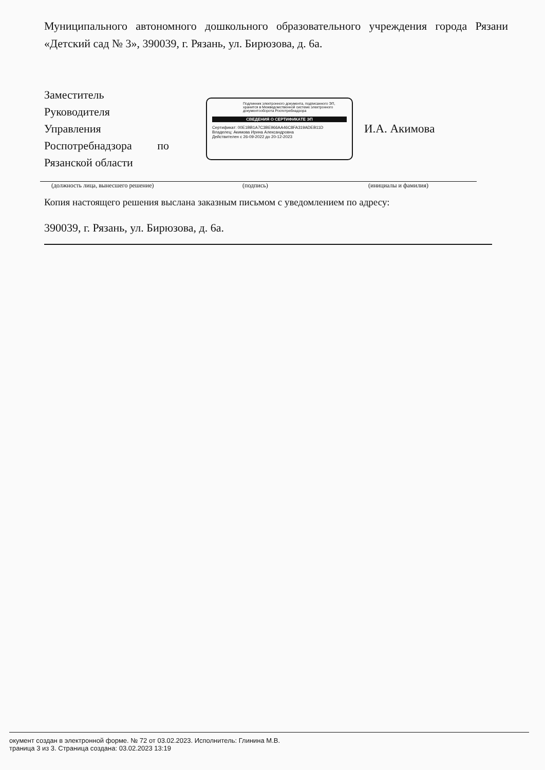Муниципального автономного дошкольного образовательного учреждения города Рязани «Детский сад № 3», 390039, г. Рязань, ул. Бирюзова, д. 6а.
Заместитель
Руководителя
Управления
Роспотребнадзора по
Рязанской области
Подлинник электронного документа, подписанного ЭП, хранится в Межведомственной системе электронного документооборота Роспотребнадзора
СВЕДЕНИЯ О СЕРТИФИКАТЕ ЭП
Сертификат: 00E1BB1A7C3BE966AA46C8FA319ADEB11D
Владелец: Акимова Ирина Александровна
Действителен с 26-09-2022 до 20-12-2023
И.А. Акимова
(должность лица, вынесшего решение) (подпись) (инициалы и фамилия)
Копия настоящего решения выслана заказным письмом с уведомлением по адресу:
390039, г. Рязань, ул. Бирюзова, д. 6а.
окумент создан в электронной форме. № 72 от 03.02.2023. Исполнитель: Глинина М.В.
траница 3 из 3. Страница создана: 03.02.2023 13:19